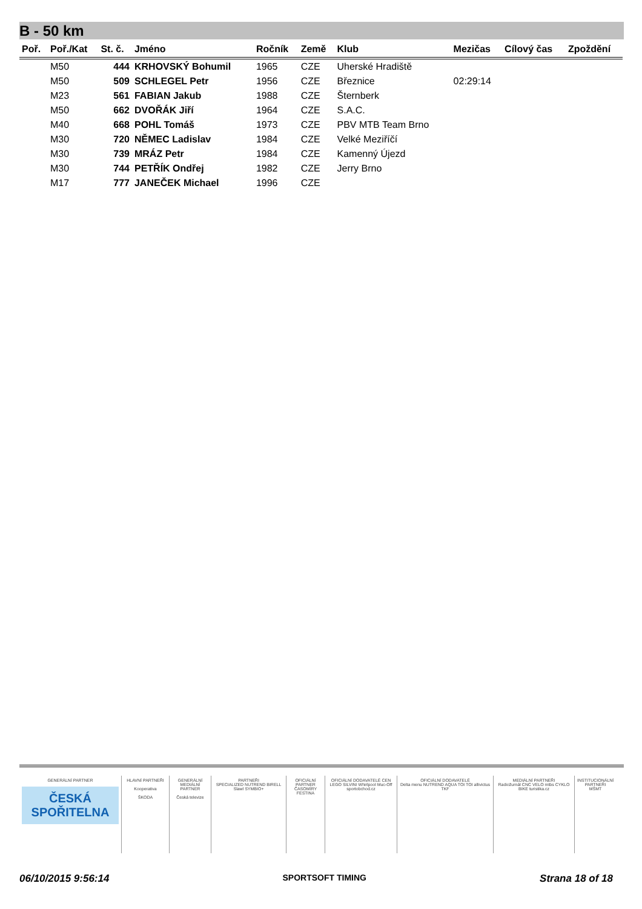B - 50 km
| Poř. | Poř./Kat | St. č. | Jméno | Ročník | Země | Klub | Mezičas | Cílový čas | Zpoždění |
| --- | --- | --- | --- | --- | --- | --- | --- | --- | --- |
| | M50 | 444 | KRHOVSKÝ Bohumil | 1965 | CZE | Uherské Hradiště | | | |
| | M50 | 509 | SCHLEGEL Petr | 1956 | CZE | Březnice | 02:29:14 | | |
| | M23 | 561 | FABIAN Jakub | 1988 | CZE | Šternberk | | | |
| | M50 | 662 | DVOŘÁK Jiří | 1964 | CZE | S.A.C. | | | |
| | M40 | 668 | POHL Tomáš | 1973 | CZE | PBV MTB Team Brno | | | |
| | M30 | 720 | NĚMEC Ladislav | 1984 | CZE | Velké Meziříčí | | | |
| | M30 | 739 | MRÁZ Petr | 1984 | CZE | Kamenný Újezd | | | |
| | M30 | 744 | PETŘÍK Ondřej | 1982 | CZE | Jerry Brno | | | |
| | M17 | 777 | JANEČEK Michael | 1996 | CZE | | | | |
GENERÁLNÍ PARTNER
ČESKÁ SPOŘITELNA
HLAVNÍ PARTNEŘI
Kooperativa
ŠKODA
GENERÁLNÍ MEDIÁLNÍ PARTNER
Česká televize
PARTNEŘI
SPECIALIZED NUTREND BIRELL Slawl SYMBIO+
OFICIÁLNÍ PARTNER ČASOMÍRY
FESTINA
OFICIÁLNÍ DODAVATELÉ CEN
LEGO SILVINI Whirlpool Muc-Off sportobchod.cz
OFICIÁLNÍ DODAVATELÉ
Delta menu NUTREND AQUA TOI TOI allivictus TKF
MEDIÁLNÍ PARTNEŘI
Radiožurnál CNC VELO mtbs CYKLO BIKE turistika.cz
INSTITUCIONÁLNÍ PARTNEŘI
MŠMT
06/10/2015 9:56:14 SPORTSOFT TIMING Strana 18 of 18